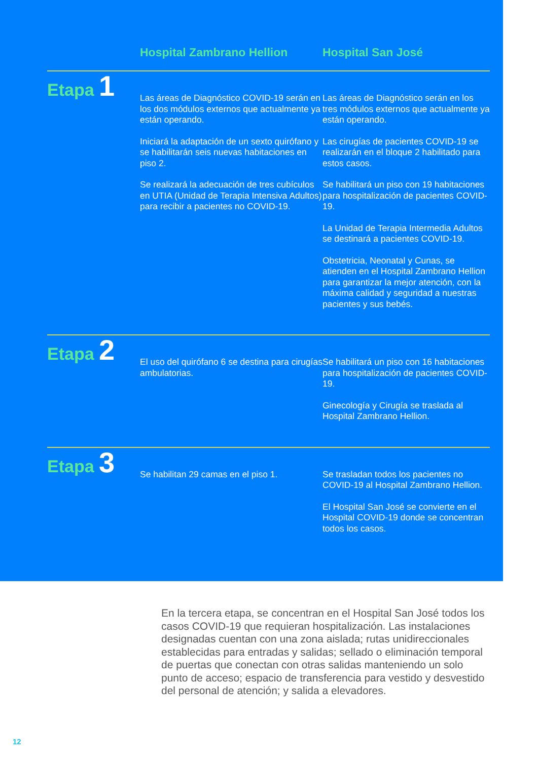| | Hospital Zambrano Hellion | Hospital San José |
| --- | --- | --- |
| Etapa 1 | Las áreas de Diagnóstico COVID-19 serán en los dos módulos externos que actualmente ya están operando. Iniciará la adaptación de un sexto quirófano y se habilitarán seis nuevas habitaciones en piso 2. Se realizará la adecuación de tres cubículos en UTIA (Unidad de Terapia Intensiva Adultos) para recibir a pacientes no COVID-19. | Las áreas de Diagnóstico serán en los tres módulos externos que actualmente ya están operando. Las cirugías de pacientes COVID-19 se realizarán en el bloque 2 habilitado para estos casos. Se habilitará un piso con 19 habitaciones para hospitalización de pacientes COVID-19. La Unidad de Terapia Intermedia Adultos se destinará a pacientes COVID-19. Obstetricia, Neonatal y Cunas, se atienden en el Hospital Zambrano Hellion para garantizar la mejor atención, con la máxima calidad y seguridad a nuestras pacientes y sus bebés. |
| Etapa 2 | El uso del quirófano 6 se destina para cirugías ambulatorias. | Se habilitará un piso con 16 habitaciones para hospitalización de pacientes COVID-19. Ginecología y Cirugía se traslada al Hospital Zambrano Hellion. |
| Etapa 3 | Se habilitan 29 camas en el piso 1. | Se trasladan todos los pacientes no COVID-19 al Hospital Zambrano Hellion. El Hospital San José se convierte en el Hospital COVID-19 donde se concentran todos los casos. |
En la tercera etapa, se concentran en el Hospital San José todos los casos COVID-19 que requieran hospitalización. Las instalaciones designadas cuentan con una zona aislada; rutas unidireccionales establecidas para entradas y salidas; sellado o eliminación temporal de puertas que conectan con otras salidas manteniendo un solo punto de acceso; espacio de transferencia para vestido y desvestido del personal de atención; y salida a elevadores.
12